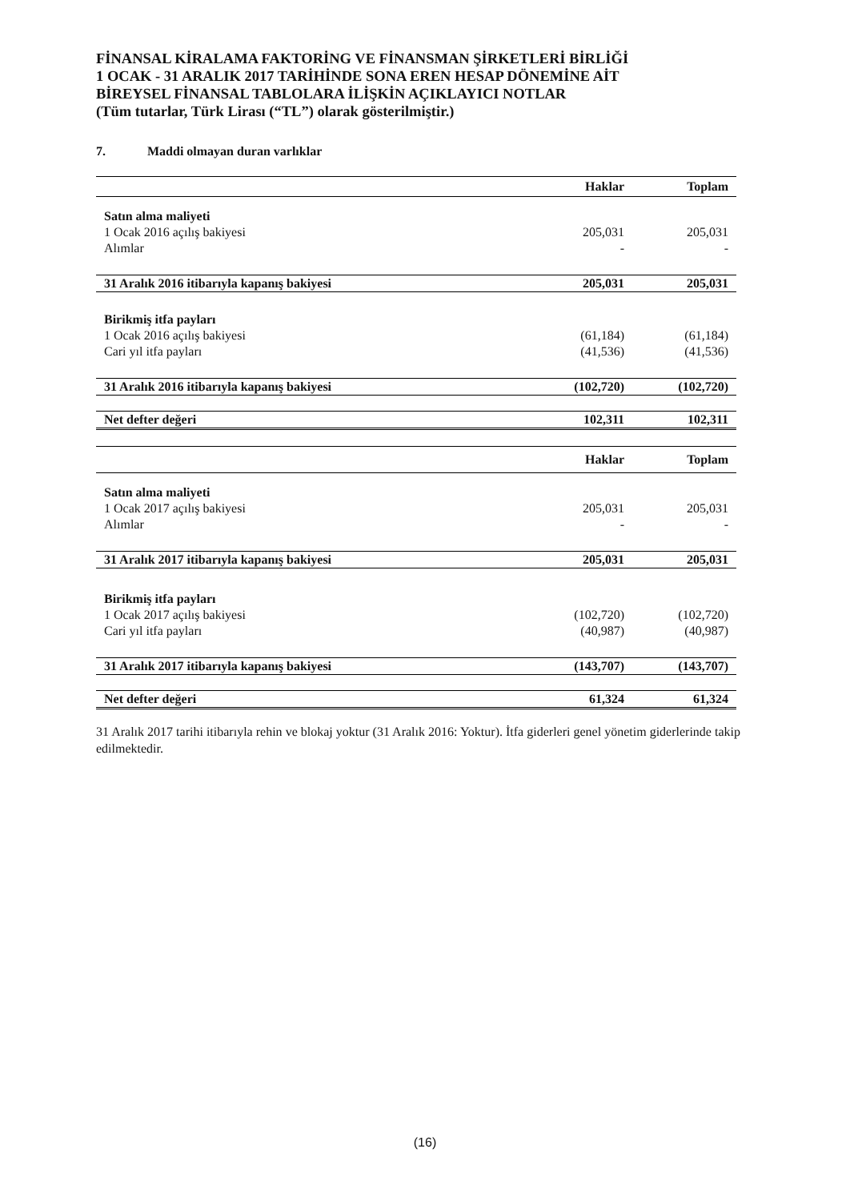FİNANSAL KİRALAMA FAKTORİNG VE FİNANSMAN ŞİRKETLERİ BİRLİĞİ
1 OCAK - 31 ARALIK 2017 TARİHİNDE SONA EREN HESAP DÖNEMİNE AİT
BİREYSEL FİNANSAL TABLOLARA İLİŞKİN AÇIKLAYICI NOTLAR
(Tüm tutarlar, Türk Lirası (“TL”) olarak gösterilmiştir.)
7. Maddi olmayan duran varlıklar
| | Haklar | Toplam |
| --- | --- | --- |
| Satın alma maliyeti | | |
| 1 Ocak 2016 açılış bakiyesi | 205,031 | 205,031 |
| Alımlar | - | - |
| 31 Aralık 2016 itibarıyla kapanış bakiyesi | 205,031 | 205,031 |
| Birikmiş itfa payları | | |
| 1 Ocak 2016 açılış bakiyesi | (61,184) | (61,184) |
| Cari yıl itfa payları | (41,536) | (41,536) |
| 31 Aralık 2016 itibarıyla kapanış bakiyesi | (102,720) | (102,720) |
| Net defter değeri | 102,311 | 102,311 |
| | Haklar | Toplam |
| Satın alma maliyeti | | |
| 1 Ocak 2017 açılış bakiyesi | 205,031 | 205,031 |
| Alımlar | - | - |
| 31 Aralık 2017 itibarıyla kapanış bakiyesi | 205,031 | 205,031 |
| Birikmiş itfa payları | | |
| 1 Ocak 2017 açılış bakiyesi | (102,720) | (102,720) |
| Cari yıl itfa payları | (40,987) | (40,987) |
| 31 Aralık 2017 itibarıyla kapanış bakiyesi | (143,707) | (143,707) |
| Net defter değeri | 61,324 | 61,324 |
31 Aralık 2017 tarihi itibarıyla rehin ve blokaj yoktur (31 Aralık 2016: Yoktur). İtfa giderleri genel yönetim giderlerinde takip edilmektedir.
(16)